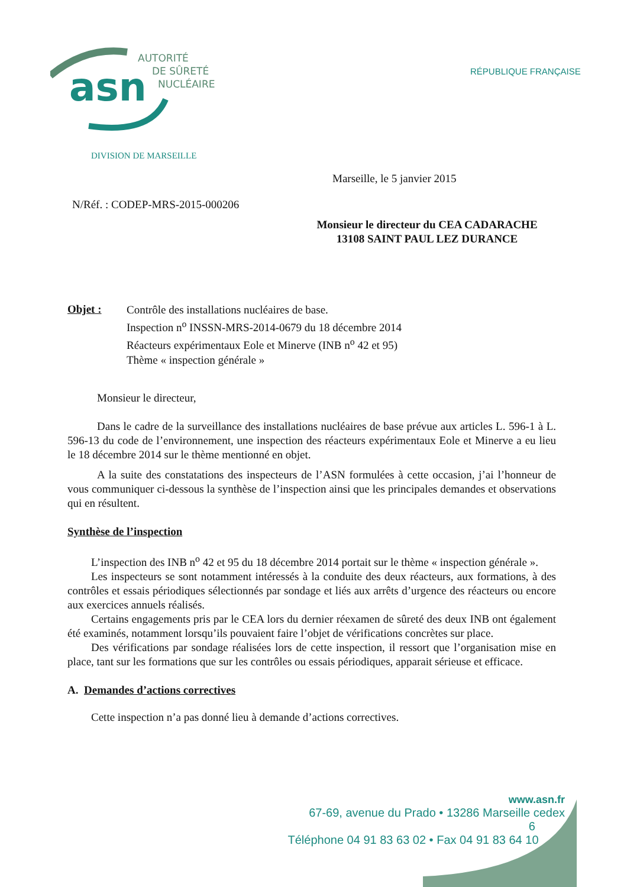asn
AUTORITÉ
DE SÛRETÉ
NUCLÉAIRE
RÉPUBLIQUE FRANÇAISE
DIVISION DE MARSEILLE
Marseille, le 5 janvier 2015
N/Réf. : CODEP-MRS-2015-000206
Monsieur le directeur du CEA CADARACHE
13108 SAINT PAUL LEZ DURANCE
Objet :
Contrôle des installations nucléaires de base.
Inspection n<sup>o</sup> INSSN-MRS-2014-0679 du 18 décembre 2014
Réacteurs expérimentaux Eole et Minerve (INB n<sup>o</sup> 42 et 95)
Thème « inspection générale »
Monsieur le directeur,
Dans le cadre de la surveillance des installations nucléaires de base prévue aux articles L. 596-1 à L. 596-13 du code de l’environnement, une inspection des réacteurs expérimentaux Eole et Minerve a eu lieu le 18 décembre 2014 sur le thème mentionné en objet.
A la suite des constatations des inspecteurs de l’ASN formulées à cette occasion, j’ai l’honneur de vous communiquer ci-dessous la synthèse de l’inspection ainsi que les principales demandes et observations qui en résultent.
Synthèse de l’inspection
L’inspection des INB n<sup>o</sup> 42 et 95 du 18 décembre 2014 portait sur le thème « inspection générale ».
Les inspecteurs se sont notamment intéressés à la conduite des deux réacteurs, aux formations, à des contrôles et essais périodiques sélectionnés par sondage et liés aux arrêts d’urgence des réacteurs ou encore aux exercices annuels réalisés.
Certains engagements pris par le CEA lors du dernier réexamen de sûreté des deux INB ont également été examinés, notamment lorsqu’ils pouvaient faire l’objet de vérifications concrètes sur place.
Des vérifications par sondage réalisées lors de cette inspection, il ressort que l’organisation mise en place, tant sur les formations que sur les contrôles ou essais périodiques, apparait sérieuse et efficace.
A. Demandes d’actions correctives
Cette inspection n’a pas donné lieu à demande d’actions correctives.
www.asn.fr
67-69, avenue du Prado • 13286 Marseille cedex 6
Téléphone 04 91 83 63 02 • Fax 04 91 83 64 10